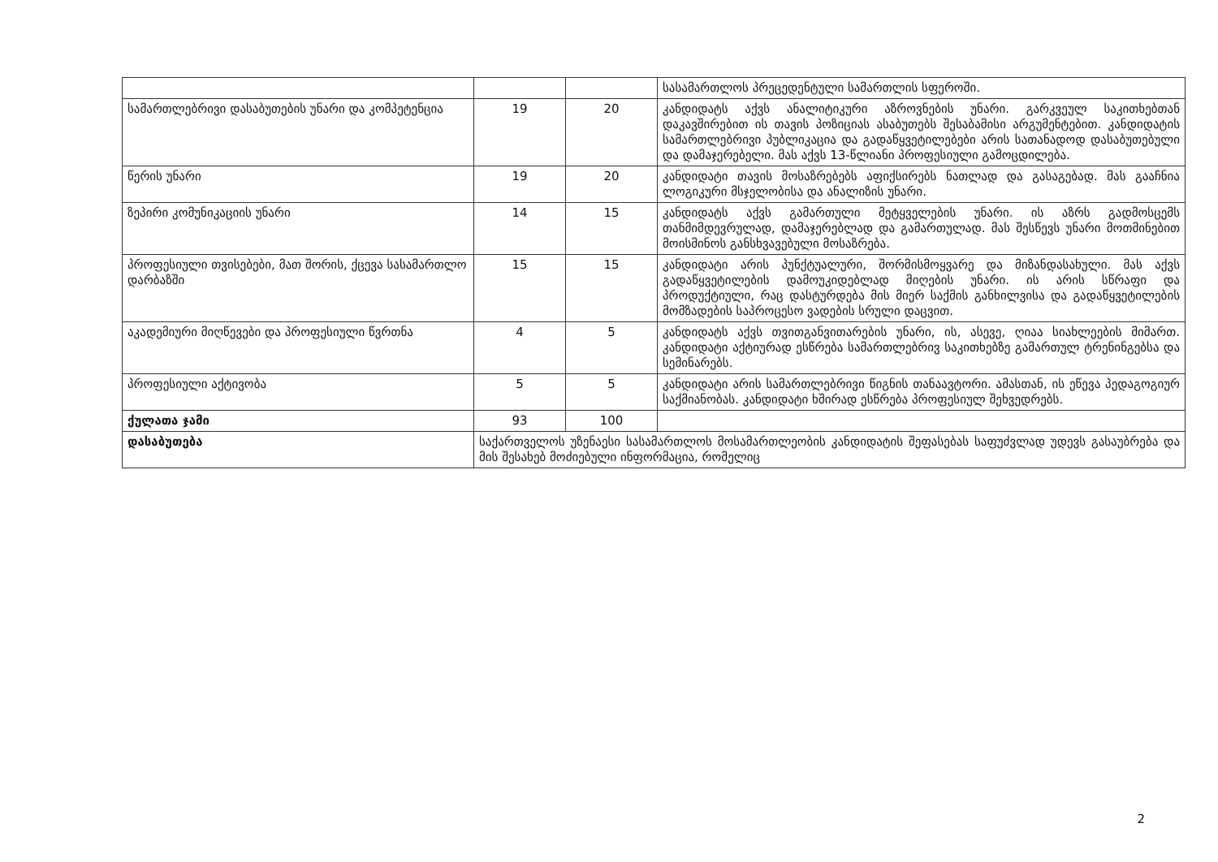| | | | სასამართლოს პრეცედენტული სამართლის სფეროში. |
| სამართლებრივი დასაბუთების უნარი და კომპეტენცია | 19 | 20 | კანდიდატს აქვს ანალიტიკური აზროვნების უნარი. გარკვეულ საკითხებთან დაკავშირებით ის თავის პოზიციას ასაბუთებს შესაბამისი არგუმენტებით. კანდიდატის სამართლებრივი პუბლიკაცია და გადაწყვეტილებები არის სათანადოდ დასაბუთებული და დამაჯერებელი. მას აქვს 13-წლიანი პროფესიული გამოცდილება. |
| წერის უნარი | 19 | 20 | კანდიდატი თავის მოსაზრებებს აფიქსირებს ნათლად და გასაგებად. მას გააჩნია ლოგიკური მსჯელობისა და ანალიზის უნარი. |
| ზეპირი კომუნიკაციის უნარი | 14 | 15 | კანდიდატს აქვს გამართული მეტყველების უნარი. ის აზრს გადმოსცემს თანმიმდევრულად, დამაჯერებლად და გამართულად. მას შესწევს უნარი მოთმინებით მოისმინოს განსხვავებული მოსაზრება. |
| პროფესიული თვისებები, მათ შორის, ქცევა სასამართლო დარბაზში | 15 | 15 | კანდიდატი არის პუნქტუალური, შორმისმოყვარე და მიზანდასახული. მას აქვს გადაწყვეტილების დამოუკიდებლად მიღების უნარი. ის არის სწრაფი და პროდუქტიული, რაც დასტურდება მის მიერ საქმის განხილვისა და გადაწყვეტილების მომზადების საპროცესო ვადების სრული დაცვით. |
| აკადემიური მიღწევები და პროფესიული წვრთნა | 4 | 5 | კანდიდატს აქვს თვითგანვითარების უნარი, ის, ასევე, ღიაა სიახლეების მიმართ. კანდიდატი აქტიურად ესწრება სამართლებრივ საკითხებზე გამართულ ტრენინგებსა და სემინარებს. |
| პროფესიული აქტივობა | 5 | 5 | კანდიდატი არის სამართლებრივი წიგნის თანაავტორი. ამასთან, ის ეწევა პედაგოგიურ საქმიანობას. კანდიდატი ხშირად ესწრება პროფესიულ შეხვედრებს. |
| ქულათა ჯამი | 93 | 100 | |
| დასაბუთება | საქართველოს უზენაესი სასამართლოს მოსამართლეობის კანდიდატის შეფასებას საფუძვლად უდევს გასაუბრება და მის შესახებ მოძიებული ინფორმაცია, რომელიც | | |
2